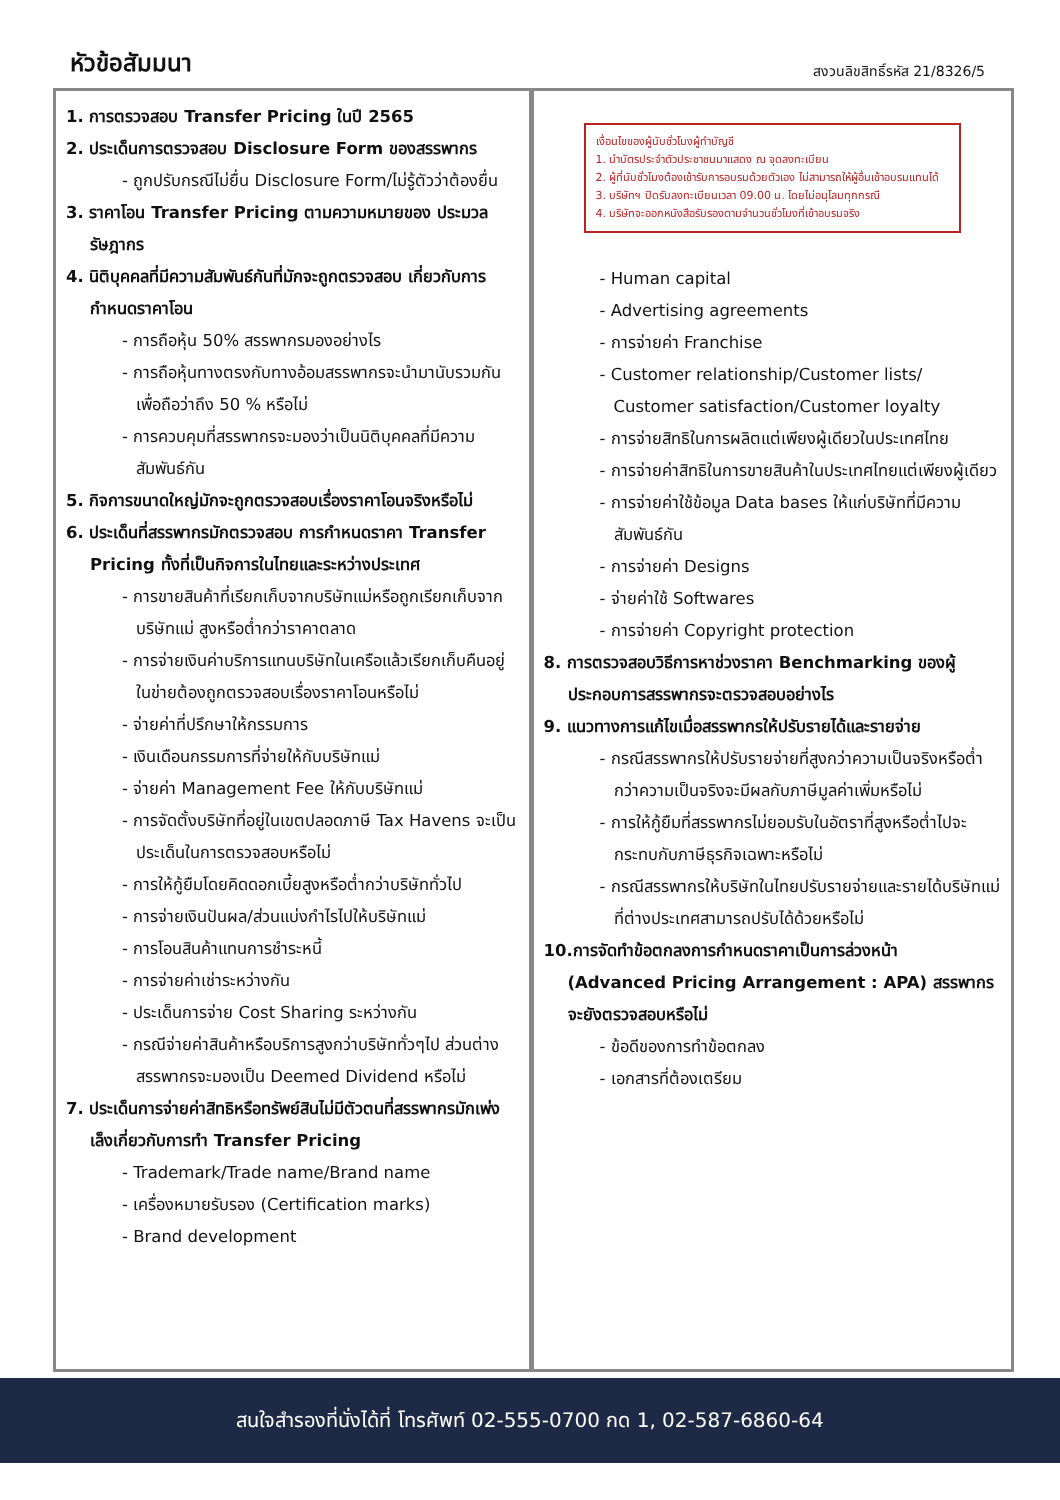หัวข้อสัมมนา
สงวนลิขสิทธิ์รหัส 21/8326/5
1. การตรวจสอบ Transfer Pricing ในปี 2565
2. ประเด็นการตรวจสอบ Disclosure Form ของสรรพากร
- ถูกปรับกรณีไม่ยื่น Disclosure Form/ไม่รู้ตัวว่าต้องยื่น
3. ราคาโอน Transfer Pricing ตามความหมายของ ประมวลรัษฎากร
4. นิติบุคคลที่มีความสัมพันธ์กันที่มักจะถูกตรวจสอบ เกี่ยวกับการกำหนดราคาโอน
- การถือหุ้น 50% สรรพากรมองอย่างไร
- การถือหุ้นทางตรงกับทางอ้อมสรรพากรจะนำมานับรวมกันเพื่อถือว่าถึง 50 % หรือไม่
- การควบคุมที่สรรพากรจะมองว่าเป็นนิติบุคคลที่มีความสัมพันธ์กัน
5. กิจการขนาดใหญ่มักจะถูกตรวจสอบเรื่องราคาโอนจริงหรือไม่
6. ประเด็นที่สรรพากรมักตรวจสอบ การกำหนดราคา Transfer Pricing ทั้งที่เป็นกิจการในไทยและระหว่างประเทศ
- การขายสินค้าที่เรียกเก็บจากบริษัทแม่หรือถูกเรียกเก็บจากบริษัทแม่ สูงหรือต่ำกว่าราคาตลาด
- การจ่ายเงินค่าบริการแทนบริษัทในเครือแล้วเรียกเก็บคืนอยู่ในข่ายต้องถูกตรวจสอบเรื่องราคาโอนหรือไม่
- จ่ายค่าที่ปรึกษาให้กรรมการ
- เงินเดือนกรรมการที่จ่ายให้กับบริษัทแม่
- จ่ายค่า Management Fee ให้กับบริษัทแม่
- การจัดตั้งบริษัทที่อยู่ในเขตปลอดภาษี Tax Havens จะเป็นประเด็นในการตรวจสอบหรือไม่
- การให้กู้ยืมโดยคิดดอกเบี้ยสูงหรือต่ำกว่าบริษัททั่วไป
- การจ่ายเงินปันผล/ส่วนแบ่งกำไรไปให้บริษัทแม่
- การโอนสินค้าแทนการชำระหนี้
- การจ่ายค่าเช่าระหว่างกัน
- ประเด็นการจ่าย Cost Sharing ระหว่างกัน
- กรณีจ่ายค่าสินค้าหรือบริการสูงกว่าบริษัททั่วๆไป ส่วนต่างสรรพากรจะมองเป็น Deemed Dividend หรือไม่
7. ประเด็นการจ่ายค่าสิทธิหรือทรัพย์สินไม่มีตัวตนที่สรรพากรมักเพ่งเล็งเกี่ยวกับการทำ Transfer Pricing
- Trademark/Trade name/Brand name
- เครื่องหมายรับรอง (Certification marks)
- Brand development
เงื่อนไขของผู้นับชั่วโมงผู้ทำบัญชี
1. นำบัตรประจำตัวประชาชนมาแสดง ณ จุดลงทะเบียน
2. ผู้ที่นับชั่วโมงต้องเข้ารับการอบรมด้วยตัวเอง ไม่สามารถให้ผู้อื่นเข้าอบรมแทนได้
3. บริษัทฯ ปิดรับลงทะเบียนเวลา 09.00 น. โดยไม่อนุโลมทุกกรณี
4. บริษัทจะออกหนังสือรับรองตามจำนวนชั่วโมงที่เข้าอบรมจริง
- Human capital
- Advertising agreements
- การจ่ายค่า Franchise
- Customer relationship/Customer lists/ Customer satisfaction/Customer loyalty
- การจ่ายสิทธิในการผลิตแต่เพียงผู้เดียวในประเทศไทย
- การจ่ายค่าสิทธิในการขายสินค้าในประเทศไทยแต่เพียงผู้เดียว
- การจ่ายค่าใช้ข้อมูล Data bases ให้แก่บริษัทที่มีความสัมพันธ์กัน
- การจ่ายค่า Designs
- จ่ายค่าใช้ Softwares
- การจ่ายค่า Copyright protection
8. การตรวจสอบวิธีการหาช่วงราคา Benchmarking ของผู้ประกอบการสรรพากรจะตรวจสอบอย่างไร
9. แนวทางการแก้ไขเมื่อสรรพากรให้ปรับรายได้และรายจ่าย
- กรณีสรรพากรให้ปรับรายจ่ายที่สูงกว่าความเป็นจริงหรือต่ำกว่าความเป็นจริงจะมีผลกับภาษีมูลค่าเพิ่มหรือไม่
- การให้กู้ยืมที่สรรพากรไม่ยอมรับในอัตราที่สูงหรือต่ำไปจะกระทบกับภาษีธุรกิจเฉพาะหรือไม่
- กรณีสรรพากรให้บริษัทในไทยปรับรายจ่ายและรายได้บริษัทแม่ที่ต่างประเทศสามารถปรับได้ด้วยหรือไม่
10.การจัดทำข้อตกลงการกำหนดราคาเป็นการล่วงหน้า (Advanced Pricing Arrangement : APA) สรรพากรจะยังตรวจสอบหรือไม่
- ข้อดีของการทำข้อตกลง
- เอกสารที่ต้องเตรียม
สนใจสำรองที่นั่งได้ที่ โทรศัพท์ 02-555-0700 กด 1, 02-587-6860-64